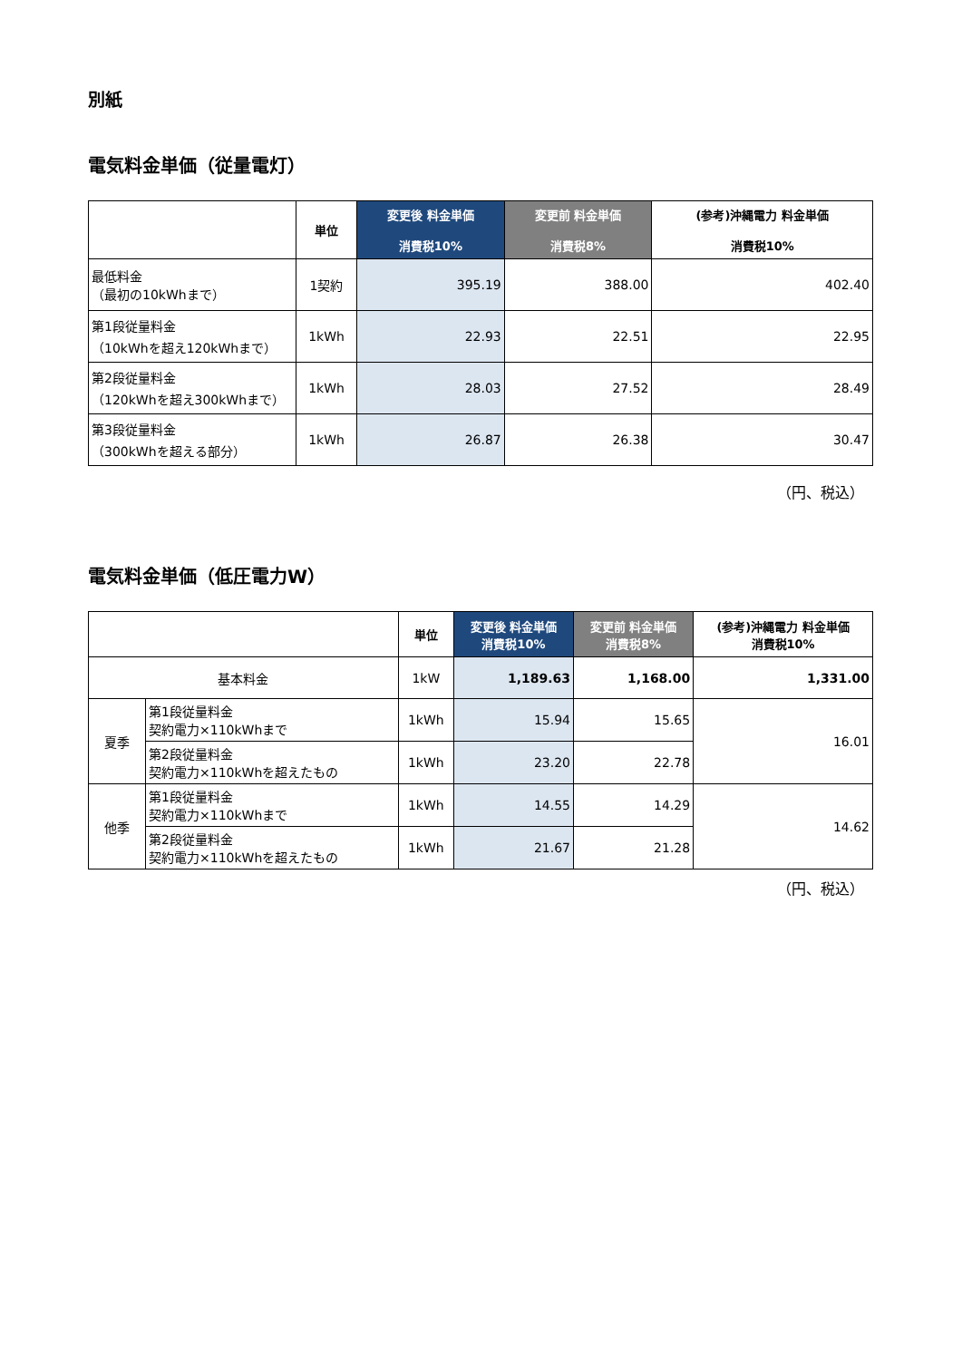別紙
電気料金単価（従量電灯）
| | 単位 | 変更後 料金単価 消費税10% | 変更前 料金単価 消費税8% | (参考)沖縄電力 料金単価 消費税10% |
| --- | --- | --- | --- | --- |
| 最低料金 （最初の10kWhまで） | 1契約 | 395.19 | 388.00 | 402.40 |
| 第1段従量料金 （10kWhを超え120kWhまで） | 1kWh | 22.93 | 22.51 | 22.95 |
| 第2段従量料金 （120kWhを超え300kWhまで） | 1kWh | 28.03 | 27.52 | 28.49 |
| 第3段従量料金 （300kWhを超える部分） | 1kWh | 26.87 | 26.38 | 30.47 |
（円、税込）
電気料金単価（低圧電力W）
| | | 単位 | 変更後 料金単価 消費税10% | 変更前 料金単価 消費税8% | (参考)沖縄電力 料金単価 消費税10% |
| --- | --- | --- | --- | --- | --- |
| 基本料金 | | 1kW | 1,189.63 | 1,168.00 | 1,331.00 |
| 夏季 | 第1段従量料金 契約電力×110kWhまで | 1kWh | 15.94 | 15.65 | 16.01 |
| | 第2段従量料金 契約電力×110kWhを超えたもの | 1kWh | 23.20 | 22.78 | |
| 他季 | 第1段従量料金 契約電力×110kWhまで | 1kWh | 14.55 | 14.29 | 14.62 |
| | 第2段従量料金 契約電力×110kWhを超えたもの | 1kWh | 21.67 | 21.28 | |
（円、税込）